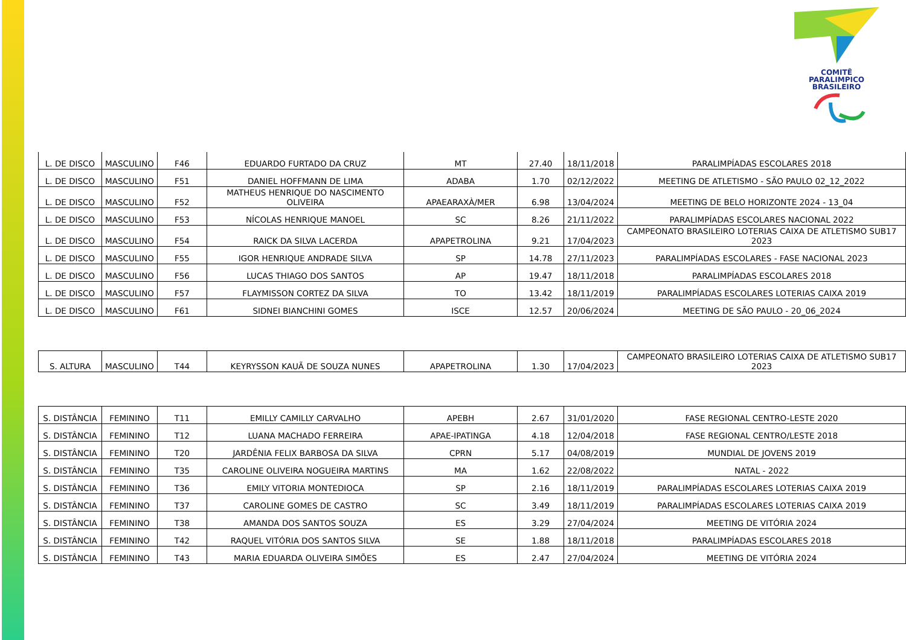COMITÊ
PARALIMPICO
BRASILEIRO
| L. DE DISCO | MASCULINO | F46 | EDUARDO FURTADO DA CRUZ | MT | 27.40 | 18/11/2018 | PARALIMPÍADAS ESCOLARES 2018 |
| L. DE DISCO | MASCULINO | F51 | DANIEL HOFFMANN DE LIMA | ADABA | 1.70 | 02/12/2022 | MEETING DE ATLETISMO - SÃO PAULO 02_12_2022 |
| L. DE DISCO | MASCULINO | F52 | MATHEUS HENRIQUE DO NASCIMENTO OLIVEIRA | APAEARAXÀ/MER | 6.98 | 13/04/2024 | MEETING DE BELO HORIZONTE 2024 - 13_04 |
| L. DE DISCO | MASCULINO | F53 | NÍCOLAS HENRIQUE MANOEL | SC | 8.26 | 21/11/2022 | PARALIMPÍADAS ESCOLARES NACIONAL 2022 |
| L. DE DISCO | MASCULINO | F54 | RAICK DA SILVA LACERDA | APAPETROLINA | 9.21 | 17/04/2023 | CAMPEONATO BRASILEIRO LOTERIAS CAIXA DE ATLETISMO SUB17 2023 |
| L. DE DISCO | MASCULINO | F55 | IGOR HENRIQUE ANDRADE SILVA | SP | 14.78 | 27/11/2023 | PARALIMPÍADAS ESCOLARES - FASE NACIONAL 2023 |
| L. DE DISCO | MASCULINO | F56 | LUCAS THIAGO DOS SANTOS | AP | 19.47 | 18/11/2018 | PARALIMPÍADAS ESCOLARES 2018 |
| L. DE DISCO | MASCULINO | F57 | FLAYMISSON CORTEZ DA SILVA | TO | 13.42 | 18/11/2019 | PARALIMPÍADAS ESCOLARES LOTERIAS CAIXA 2019 |
| L. DE DISCO | MASCULINO | F61 | SIDNEI BIANCHINI GOMES | ISCE | 12.57 | 20/06/2024 | MEETING DE SÃO PAULO - 20_06_2024 |
| S. ALTURA | MASCULINO | T44 | KEYRYSSON KAUÃ DE SOUZA NUNES | APAPETROLINA | 1.30 | 17/04/2023 | CAMPEONATO BRASILEIRO LOTERIAS CAIXA DE ATLETISMO SUB17 2023 |
| S. DISTÂNCIA | FEMININO | T11 | EMILLY CAMILLY CARVALHO | APEBH | 2.67 | 31/01/2020 | FASE REGIONAL CENTRO-LESTE 2020 |
| S. DISTÂNCIA | FEMININO | T12 | LUANA MACHADO FERREIRA | APAE-IPATINGA | 4.18 | 12/04/2018 | FASE REGIONAL CENTRO/LESTE 2018 |
| S. DISTÂNCIA | FEMININO | T20 | JARDÊNIA FELIX BARBOSA DA SILVA | CPRN | 5.17 | 04/08/2019 | MUNDIAL DE JOVENS 2019 |
| S. DISTÂNCIA | FEMININO | T35 | CAROLINE OLIVEIRA NOGUEIRA MARTINS | MA | 1.62 | 22/08/2022 | NATAL - 2022 |
| S. DISTÂNCIA | FEMININO | T36 | EMILY VITORIA MONTEDIOCA | SP | 2.16 | 18/11/2019 | PARALIMPÍADAS ESCOLARES LOTERIAS CAIXA 2019 |
| S. DISTÂNCIA | FEMININO | T37 | CAROLINE GOMES DE CASTRO | SC | 3.49 | 18/11/2019 | PARALIMPÍADAS ESCOLARES LOTERIAS CAIXA 2019 |
| S. DISTÂNCIA | FEMININO | T38 | AMANDA DOS SANTOS SOUZA | ES | 3.29 | 27/04/2024 | MEETING DE VITÓRIA 2024 |
| S. DISTÂNCIA | FEMININO | T42 | RAQUEL VITÓRIA DOS SANTOS SILVA | SE | 1.88 | 18/11/2018 | PARALIMPÍADAS ESCOLARES 2018 |
| S. DISTÂNCIA | FEMININO | T43 | MARIA EDUARDA OLIVEIRA SIMÕES | ES | 2.47 | 27/04/2024 | MEETING DE VITÓRIA 2024 |